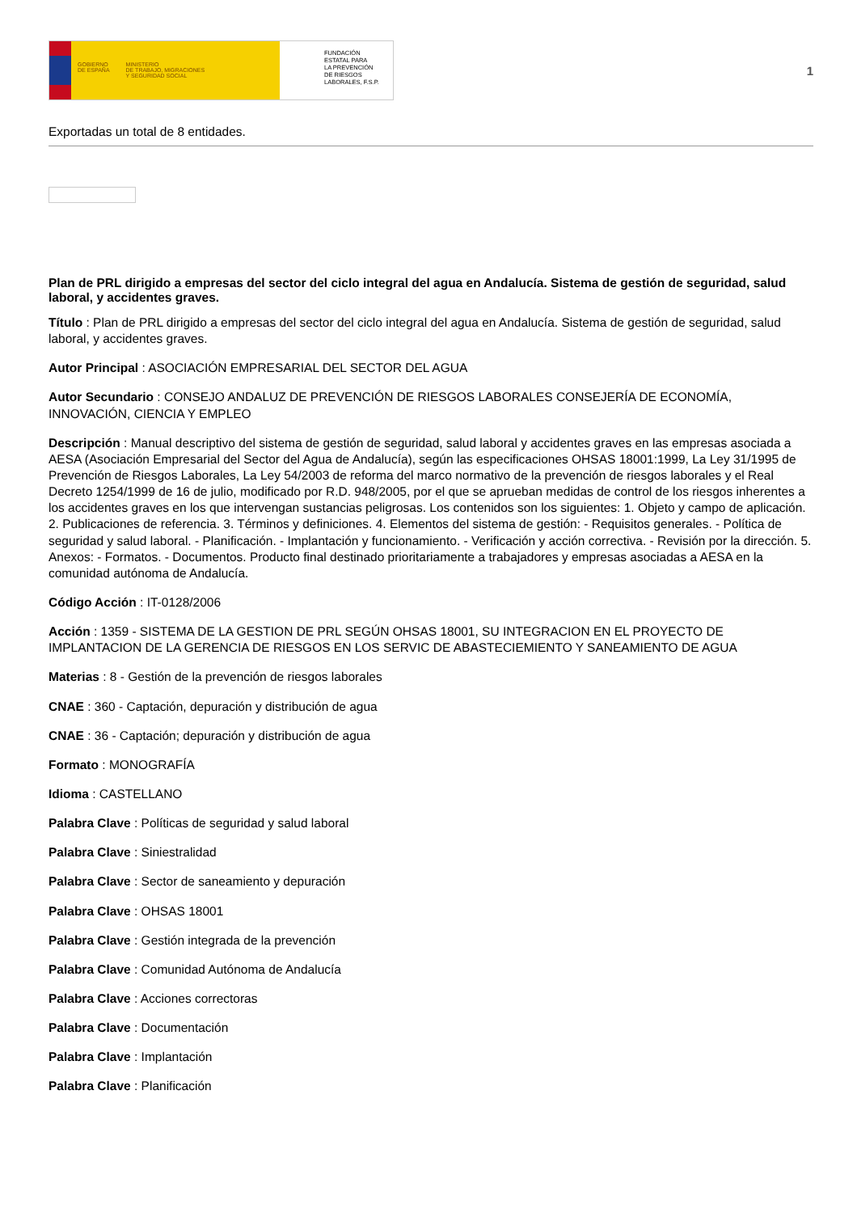GOBIERNO
DE ESPAÑA MINISTERIO
DE TRABAJO, MIGRACIONES
Y SEGURIDAD SOCIAL
FUNDACIÓN
ESTATAL PARA
LA PREVENCIÓN
DE RIESGOS
LABORALES, F.S.P.
1
Exportadas un total de 8 entidades.
Plan de PRL dirigido a empresas del sector del ciclo integral del agua en Andalucía. Sistema de gestión de seguridad, salud laboral, y accidentes graves.
Título : Plan de PRL dirigido a empresas del sector del ciclo integral del agua en Andalucía. Sistema de gestión de seguridad, salud laboral, y accidentes graves.
Autor Principal : ASOCIACIÓN EMPRESARIAL DEL SECTOR DEL AGUA
Autor Secundario : CONSEJO ANDALUZ DE PREVENCIÓN DE RIESGOS LABORALES CONSEJERÍA DE ECONOMÍA, INNOVACIÓN, CIENCIA Y EMPLEO
Descripción : Manual descriptivo del sistema de gestión de seguridad, salud laboral y accidentes graves en las empresas asociada a AESA (Asociación Empresarial del Sector del Agua de Andalucía), según las especificaciones OHSAS 18001:1999, La Ley 31/1995 de Prevención de Riesgos Laborales, La Ley 54/2003 de reforma del marco normativo de la prevención de riesgos laborales y el Real Decreto 1254/1999 de 16 de julio, modificado por R.D. 948/2005, por el que se aprueban medidas de control de los riesgos inherentes a los accidentes graves en los que intervengan sustancias peligrosas. Los contenidos son los siguientes: 1. Objeto y campo de aplicación. 2. Publicaciones de referencia. 3. Términos y definiciones. 4. Elementos del sistema de gestión: - Requisitos generales. - Política de seguridad y salud laboral. - Planificación. - Implantación y funcionamiento. - Verificación y acción correctiva. - Revisión por la dirección. 5. Anexos: - Formatos. - Documentos. Producto final destinado prioritariamente a trabajadores y empresas asociadas a AESA en la comunidad autónoma de Andalucía.
Código Acción : IT-0128/2006
Acción : 1359 - SISTEMA DE LA GESTION DE PRL SEGÚN OHSAS 18001, SU INTEGRACION EN EL PROYECTO DE IMPLANTACION DE LA GERENCIA DE RIESGOS EN LOS SERVIC DE ABASTECIEMIENTO Y SANEAMIENTO DE AGUA
Materias : 8 - Gestión de la prevención de riesgos laborales
CNAE : 360 - Captación, depuración y distribución de agua
CNAE : 36 - Captación; depuración y distribución de agua
Formato : MONOGRAFÍA
Idioma : CASTELLANO
Palabra Clave : Políticas de seguridad y salud laboral
Palabra Clave : Siniestralidad
Palabra Clave : Sector de saneamiento y depuración
Palabra Clave : OHSAS 18001
Palabra Clave : Gestión integrada de la prevención
Palabra Clave : Comunidad Autónoma de Andalucía
Palabra Clave : Acciones correctoras
Palabra Clave : Documentación
Palabra Clave : Implantación
Palabra Clave : Planificación